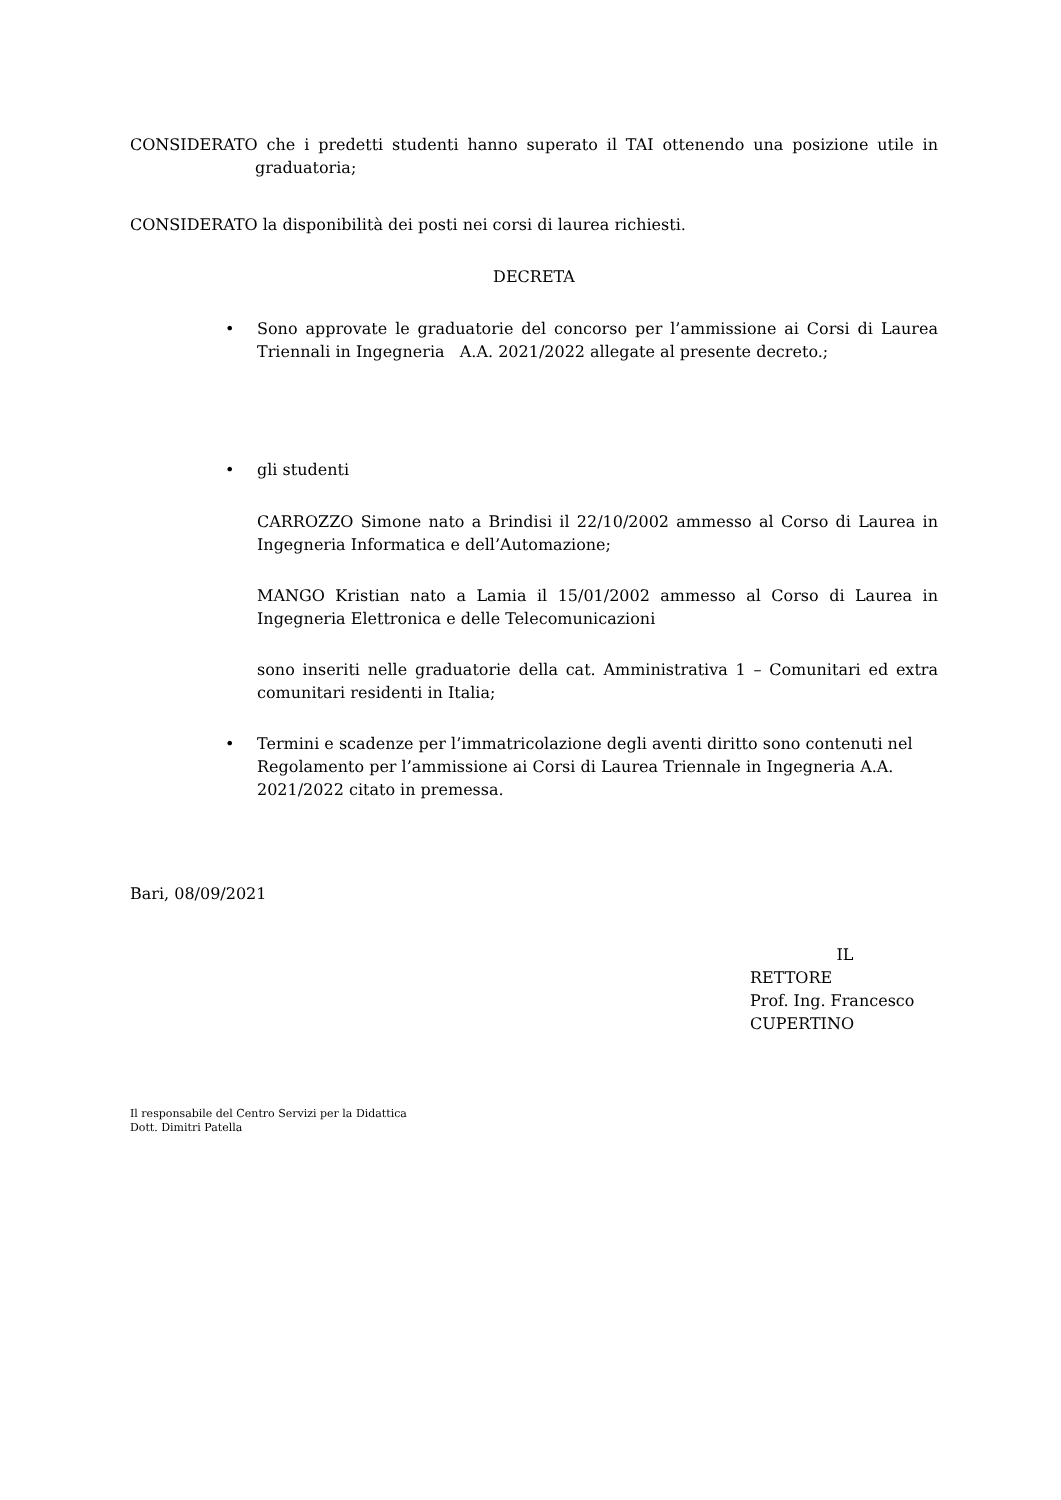CONSIDERATO che i predetti studenti hanno superato il TAI ottenendo una posizione utile in graduatoria;
CONSIDERATO la disponibilità dei posti nei corsi di laurea richiesti.
DECRETA
• Sono approvate le graduatorie del concorso per l’ammissione ai Corsi di Laurea Triennali in Ingegneria A.A. 2021/2022 allegate al presente decreto.;
• gli studenti
CARROZZO Simone nato a Brindisi il 22/10/2002 ammesso al Corso di Laurea in Ingegneria Informatica e dell’Automazione;
MANGO Kristian nato a Lamia il 15/01/2002 ammesso al Corso di Laurea in Ingegneria Elettronica e delle Telecomunicazioni
sono inseriti nelle graduatorie della cat. Amministrativa 1 – Comunitari ed extra comunitari residenti in Italia;
• Termini e scadenze per l’immatricolazione degli aventi diritto sono contenuti nel Regolamento per l’ammissione ai Corsi di Laurea Triennale in Ingegneria A.A. 2021/2022 citato in premessa.
Bari, 08/09/2021
IL RETTORE
Prof. Ing. Francesco CUPERTINO
Il responsabile del Centro Servizi per la Didattica
Dott. Dimitri Patella